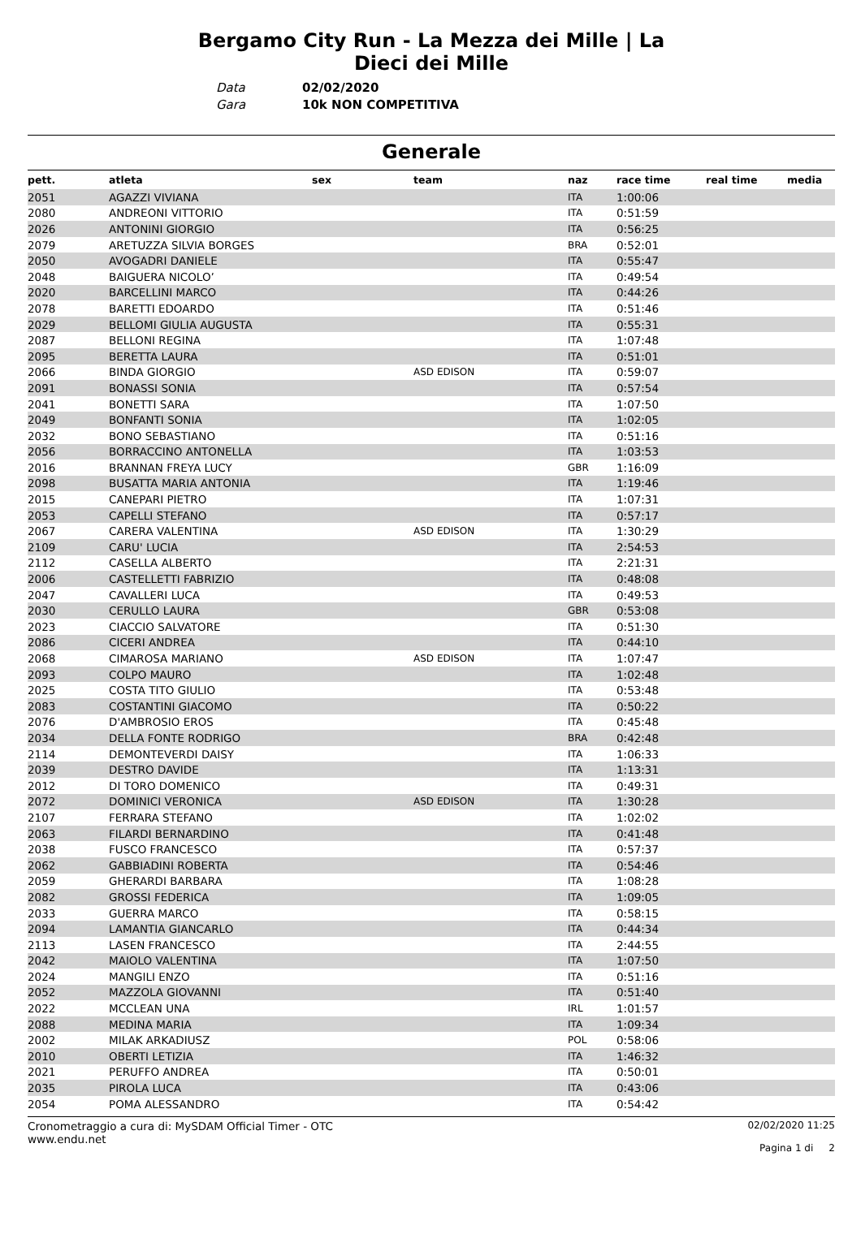Bergamo City Run - La Mezza dei Mille | La Dieci dei Mille
Data 02/02/2020
Gara 10k NON COMPETITIVA
Generale
| pett. | atleta | sex | team | naz | race time | real time | media |
| --- | --- | --- | --- | --- | --- | --- | --- |
| 2051 | AGAZZI VIVIANA | | | ITA | 1:00:06 | | |
| 2080 | ANDREONI VITTORIO | | | ITA | 0:51:59 | | |
| 2026 | ANTONINI GIORGIO | | | ITA | 0:56:25 | | |
| 2079 | ARETUZZA SILVIA BORGES | | | BRA | 0:52:01 | | |
| 2050 | AVOGADRI DANIELE | | | ITA | 0:55:47 | | |
| 2048 | BAIGUERA NICOLO’ | | | ITA | 0:49:54 | | |
| 2020 | BARCELLINI MARCO | | | ITA | 0:44:26 | | |
| 2078 | BARETTI EDOARDO | | | ITA | 0:51:46 | | |
| 2029 | BELLOMI GIULIA AUGUSTA | | | ITA | 0:55:31 | | |
| 2087 | BELLONI REGINA | | | ITA | 1:07:48 | | |
| 2095 | BERETTA LAURA | | | ITA | 0:51:01 | | |
| 2066 | BINDA GIORGIO | | ASD EDISON | ITA | 0:59:07 | | |
| 2091 | BONASSI SONIA | | | ITA | 0:57:54 | | |
| 2041 | BONETTI SARA | | | ITA | 1:07:50 | | |
| 2049 | BONFANTI SONIA | | | ITA | 1:02:05 | | |
| 2032 | BONO SEBASTIANO | | | ITA | 0:51:16 | | |
| 2056 | BORRACCINO ANTONELLA | | | ITA | 1:03:53 | | |
| 2016 | BRANNAN FREYA LUCY | | | GBR | 1:16:09 | | |
| 2098 | BUSATTA MARIA ANTONIA | | | ITA | 1:19:46 | | |
| 2015 | CANEPARI PIETRO | | | ITA | 1:07:31 | | |
| 2053 | CAPELLI STEFANO | | | ITA | 0:57:17 | | |
| 2067 | CARERA VALENTINA | | ASD EDISON | ITA | 1:30:29 | | |
| 2109 | CARU' LUCIA | | | ITA | 2:54:53 | | |
| 2112 | CASELLA ALBERTO | | | ITA | 2:21:31 | | |
| 2006 | CASTELLETTI FABRIZIO | | | ITA | 0:48:08 | | |
| 2047 | CAVALLERI LUCA | | | ITA | 0:49:53 | | |
| 2030 | CERULLO LAURA | | | GBR | 0:53:08 | | |
| 2023 | CIACCIO SALVATORE | | | ITA | 0:51:30 | | |
| 2086 | CICERI ANDREA | | | ITA | 0:44:10 | | |
| 2068 | CIMAROSA MARIANO | | ASD EDISON | ITA | 1:07:47 | | |
| 2093 | COLPO MAURO | | | ITA | 1:02:48 | | |
| 2025 | COSTA TITO GIULIO | | | ITA | 0:53:48 | | |
| 2083 | COSTANTINI GIACOMO | | | ITA | 0:50:22 | | |
| 2076 | D'AMBROSIO EROS | | | ITA | 0:45:48 | | |
| 2034 | DELLA FONTE RODRIGO | | | BRA | 0:42:48 | | |
| 2114 | DEMONTEVERDI DAISY | | | ITA | 1:06:33 | | |
| 2039 | DESTRO DAVIDE | | | ITA | 1:13:31 | | |
| 2012 | DI TORO DOMENICO | | | ITA | 0:49:31 | | |
| 2072 | DOMINICI VERONICA | | ASD EDISON | ITA | 1:30:28 | | |
| 2107 | FERRARA STEFANO | | | ITA | 1:02:02 | | |
| 2063 | FILARDI BERNARDINO | | | ITA | 0:41:48 | | |
| 2038 | FUSCO FRANCESCO | | | ITA | 0:57:37 | | |
| 2062 | GABBIADINI ROBERTA | | | ITA | 0:54:46 | | |
| 2059 | GHERARDI BARBARA | | | ITA | 1:08:28 | | |
| 2082 | GROSSI FEDERICA | | | ITA | 1:09:05 | | |
| 2033 | GUERRA MARCO | | | ITA | 0:58:15 | | |
| 2094 | LAMANTIA GIANCARLO | | | ITA | 0:44:34 | | |
| 2113 | LASEN FRANCESCO | | | ITA | 2:44:55 | | |
| 2042 | MAIOLO VALENTINA | | | ITA | 1:07:50 | | |
| 2024 | MANGILI ENZO | | | ITA | 0:51:16 | | |
| 2052 | MAZZOLA GIOVANNI | | | ITA | 0:51:40 | | |
| 2022 | MCCLEAN UNA | | | IRL | 1:01:57 | | |
| 2088 | MEDINA MARIA | | | ITA | 1:09:34 | | |
| 2002 | MILAK ARKADIUSZ | | | POL | 0:58:06 | | |
| 2010 | OBERTI LETIZIA | | | ITA | 1:46:32 | | |
| 2021 | PERUFFO ANDREA | | | ITA | 0:50:01 | | |
| 2035 | PIROLA LUCA | | | ITA | 0:43:06 | | |
| 2054 | POMA ALESSANDRO | | | ITA | 0:54:42 | | |
Cronometraggio a cura di: MySDAM Official Timer - OTC
www.endu.net
02/02/2020 11:25
Pagina 1 di 2